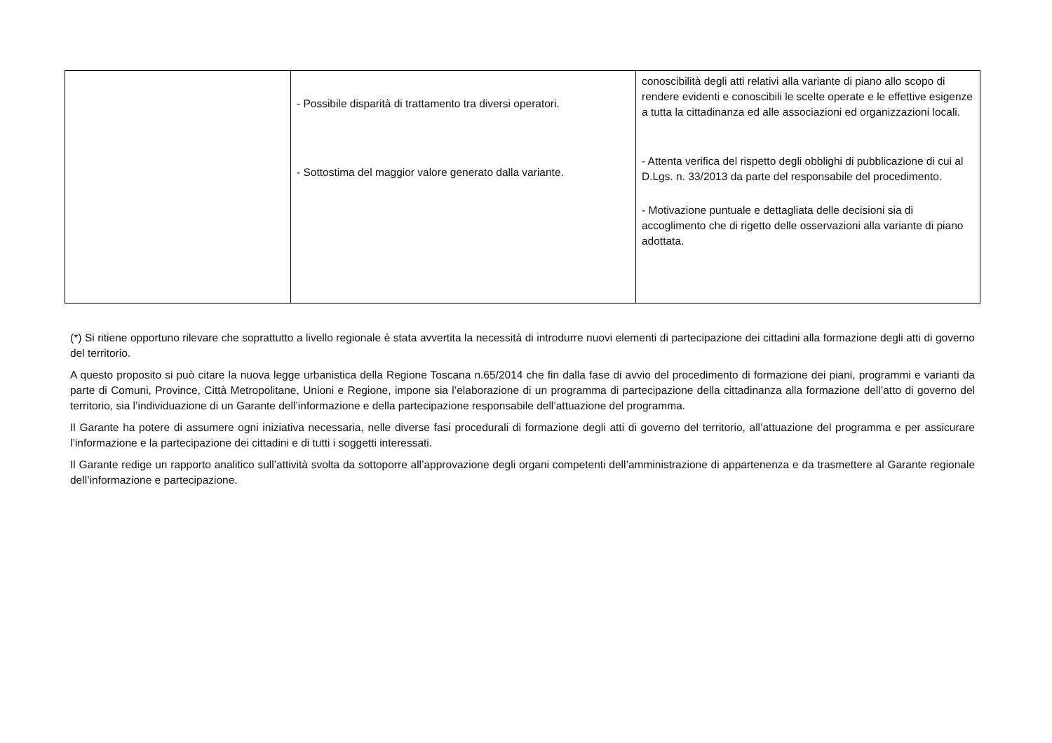| | - Possibile disparità di trattamento tra diversi operatori. - Sottostima del maggior valore generato dalla variante. | conoscibilità degli atti relativi alla variante di piano allo scopo di rendere evidenti e conoscibili le scelte operate e le effettive esigenze a tutta la cittadinanza ed alle associazioni ed organizzazioni locali. - Attenta verifica del rispetto degli obblighi di pubblicazione di cui al D.Lgs. n. 33/2013 da parte del responsabile del procedimento. - Motivazione puntuale e dettagliata delle decisioni sia di accoglimento che di rigetto delle osservazioni alla variante di piano adottata. |
(*) Si ritiene opportuno rilevare che soprattutto a livello regionale è stata avvertita la necessità di introdurre nuovi elementi di partecipazione dei cittadini alla formazione degli atti di governo del territorio.
A questo proposito si può citare la nuova legge urbanistica della Regione Toscana n.65/2014 che fin dalla fase di avvio del procedimento di formazione dei piani, programmi e varianti da parte di Comuni, Province, Città Metropolitane, Unioni e Regione, impone sia l’elaborazione di un programma di partecipazione della cittadinanza alla formazione dell’atto di governo del territorio, sia l’individuazione di un Garante dell’informazione e della partecipazione responsabile dell’attuazione del programma.
Il Garante ha potere di assumere ogni iniziativa necessaria, nelle diverse fasi procedurali di formazione degli atti di governo del territorio, all’attuazione del programma e per assicurare l’informazione e la partecipazione dei cittadini e di tutti i soggetti interessati.
Il Garante redige un rapporto analitico sull’attività svolta da sottoporre all’approvazione degli organi competenti dell’amministrazione di appartenenza e da trasmettere al Garante regionale dell’informazione e partecipazione.